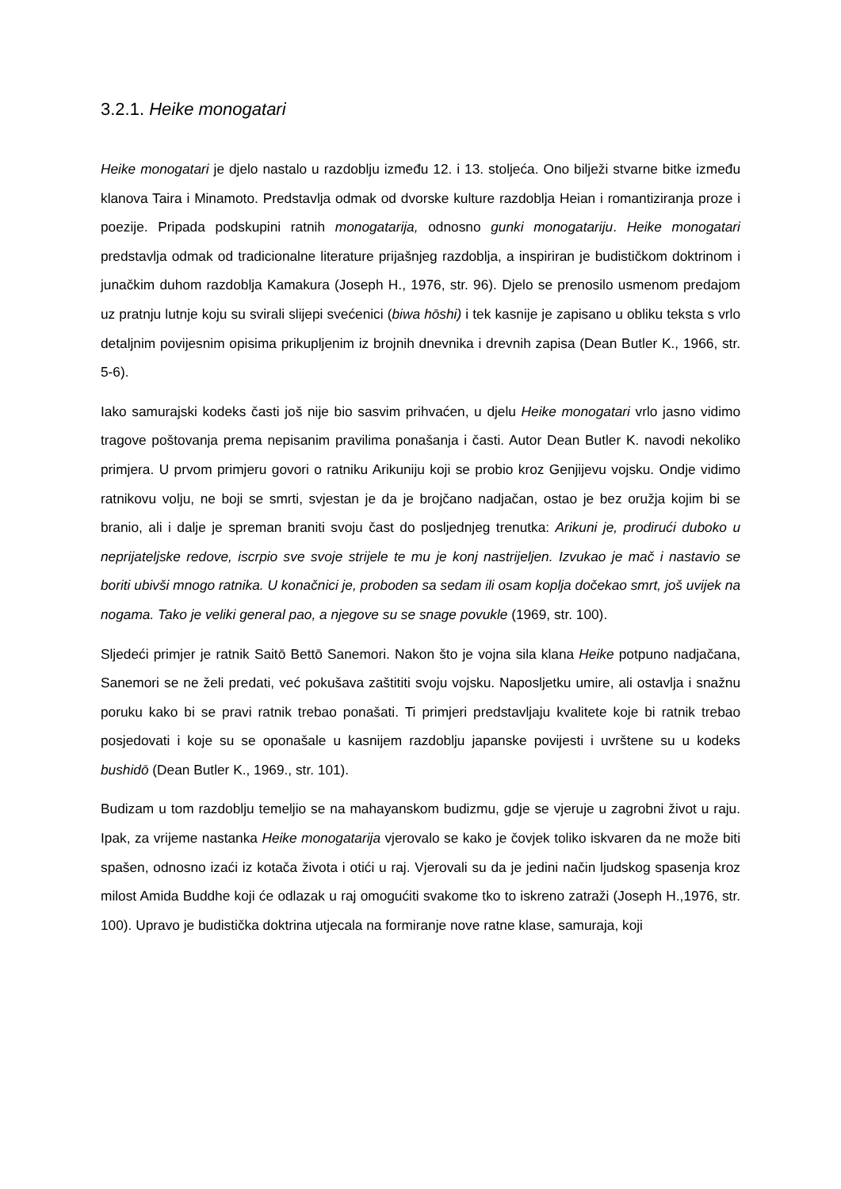3.2.1. Heike monogatari
Heike monogatari je djelo nastalo u razdoblju između 12. i 13. stoljeća. Ono bilježi stvarne bitke između klanova Taira i Minamoto. Predstavlja odmak od dvorske kulture razdoblja Heian i romantiziranja proze i poezije. Pripada podskupini ratnih monogatarija, odnosno gunki monogatariju. Heike monogatari predstavlja odmak od tradicionalne literature prijašnjeg razdoblja, a inspiriran je budističkom doktrinom i junačkim duhom razdoblja Kamakura (Joseph H., 1976, str. 96). Djelo se prenosilo usmenom predajom uz pratnju lutnje koju su svirali slijepi svećenici (biwa hōshi) i tek kasnije je zapisano u obliku teksta s vrlo detaljnim povijesnim opisima prikupljenim iz brojnih dnevnika i drevnih zapisa (Dean Butler K., 1966, str. 5-6).
Iako samurajski kodeks časti još nije bio sasvim prihvaćen, u djelu Heike monogatari vrlo jasno vidimo tragove poštovanja prema nepisanim pravilima ponašanja i časti. Autor Dean Butler K. navodi nekoliko primjera. U prvom primjeru govori o ratniku Arikuniju koji se probio kroz Genjijevu vojsku. Ondje vidimo ratnikovu volju, ne boji se smrti, svjestan je da je brojčano nadjačan, ostao je bez oružja kojim bi se branio, ali i dalje je spreman braniti svoju čast do posljednjeg trenutka: Arikuni je, prodirući duboko u neprijateljske redove, iscrpio sve svoje strijele te mu je konj nastrijeljen. Izvukao je mač i nastavio se boriti ubivši mnogo ratnika. U konačnici je, proboden sa sedam ili osam koplja dočekao smrt, još uvijek na nogama. Tako je veliki general pao, a njegove su se snage povukle (1969, str. 100).
Sljedeći primjer je ratnik Saitō Bettō Sanemori. Nakon što je vojna sila klana Heike potpuno nadjačana, Sanemori se ne želi predati, već pokušava zaštititi svoju vojsku. Naposljetku umire, ali ostavlja i snažnu poruku kako bi se pravi ratnik trebao ponašati. Ti primjeri predstavljaju kvalitete koje bi ratnik trebao posjedovati i koje su se oponašale u kasnijem razdoblju japanske povijesti i uvrštene su u kodeks bushidō (Dean Butler K., 1969., str. 101).
Budizam u tom razdoblju temeljio se na mahayanskom budizmu, gdje se vjeruje u zagrobni život u raju. Ipak, za vrijeme nastanka Heike monogatarija vjerovalo se kako je čovjek toliko iskvaren da ne može biti spašen, odnosno izaći iz kotača života i otići u raj. Vjerovali su da je jedini način ljudskog spasenja kroz milost Amida Buddhe koji će odlazak u raj omogućiti svakome tko to iskreno zatraži (Joseph H.,1976, str. 100). Upravo je budistička doktrina utjecala na formiranje nove ratne klase, samuraja, koji